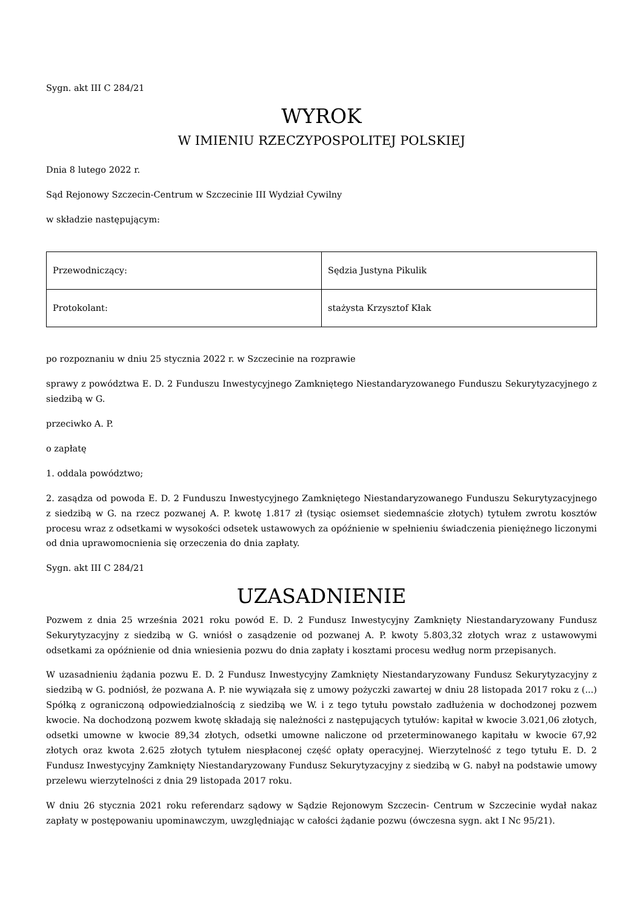Sygn. akt III C 284/21
WYROK
W IMIENIU RZECZYPOSPOLITEJ POLSKIEJ
Dnia 8 lutego 2022 r.
Sąd Rejonowy Szczecin-Centrum w Szczecinie III Wydział Cywilny
w składzie następującym:
| Przewodniczący: | Sędzia Justyna Pikulik |
| Protokolant: | stażysta Krzysztof Kłak |
po rozpoznaniu w dniu 25 stycznia 2022 r. w Szczecinie na rozprawie
sprawy z powództwa E. D. 2 Funduszu Inwestycyjnego Zamkniętego Niestandaryzowanego Funduszu Sekurytyzacyjnego z siedzibą w G.
przeciwko A. P.
o zapłatę
1. oddala powództwo;
2. zasądza od powoda E. D. 2 Funduszu Inwestycyjnego Zamkniętego Niestandaryzowanego Funduszu Sekurytyzacyjnego z siedzibą w G. na rzecz pozwanej A. P. kwotę 1.817 zł (tysiąc osiemset siedemnaście złotych) tytułem zwrotu kosztów procesu wraz z odsetkami w wysokości odsetek ustawowych za opóźnienie w spełnieniu świadczenia pieniężnego liczonymi od dnia uprawomocnienia się orzeczenia do dnia zapłaty.
Sygn. akt III C 284/21
UZASADNIENIE
Pozwem z dnia 25 września 2021 roku powód E. D. 2 Fundusz Inwestycyjny Zamknięty Niestandaryzowany Fundusz Sekurytyzacyjny z siedzibą w G. wniósł o zasądzenie od pozwanej A. P. kwoty 5.803,32 złotych wraz z ustawowymi odsetkami za opóźnienie od dnia wniesienia pozwu do dnia zapłaty i kosztami procesu według norm przepisanych.
W uzasadnieniu żądania pozwu E. D. 2 Fundusz Inwestycyjny Zamknięty Niestandaryzowany Fundusz Sekurytyzacyjny z siedzibą w G. podniósł, że pozwana A. P. nie wywiązała się z umowy pożyczki zawartej w dniu 28 listopada 2017 roku z (...) Spółką z ograniczoną odpowiedzialnością z siedzibą we W. i z tego tytułu powstało zadłużenia w dochodzonej pozwem kwocie. Na dochodzoną pozwem kwotę składają się należności z następujących tytułów: kapitał w kwocie 3.021,06 złotych, odsetki umowne w kwocie 89,34 złotych, odsetki umowne naliczone od przeterminowanego kapitału w kwocie 67,92 złotych oraz kwota 2.625 złotych tytułem niespłaconej część opłaty operacyjnej. Wierzytelność z tego tytułu E. D. 2 Fundusz Inwestycyjny Zamknięty Niestandaryzowany Fundusz Sekurytyzacyjny z siedzibą w G. nabył na podstawie umowy przelewu wierzytelności z dnia 29 listopada 2017 roku.
W dniu 26 stycznia 2021 roku referendarz sądowy w Sądzie Rejonowym Szczecin- Centrum w Szczecinie wydał nakaz zapłaty w postępowaniu upominawczym, uwzględniając w całości żądanie pozwu (ówczesna sygn. akt I Nc 95/21).